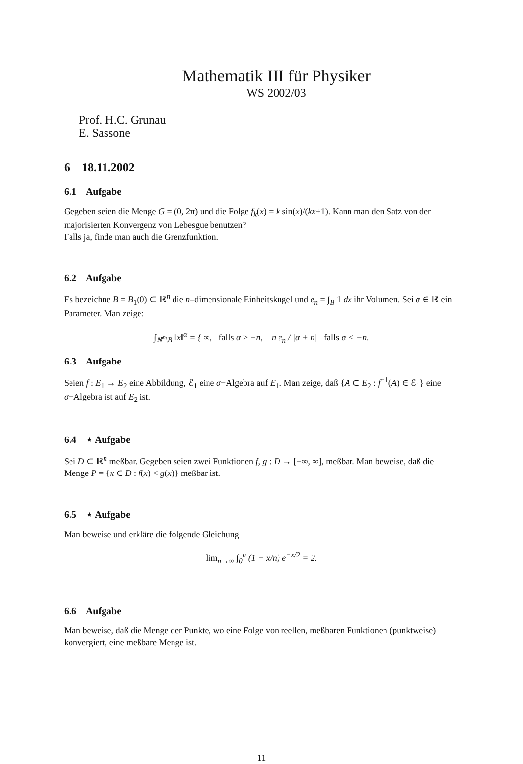Mathematik III für Physiker
WS 2002/03
Prof. H.C. Grunau
E. Sassone
6 18.11.2002
6.1 Aufgabe
Gegeben seien die Menge G = (0, 2π) und die Folge f<sub>k</sub>(x) = k sin(x)/(kx+1). Kann man den Satz von der majorisierten Konvergenz von Lebesgue benutzen?
Falls ja, finde man auch die Grenzfunktion.
6.2 Aufgabe
Es bezeichne B = B<sub>1</sub>(0) ⊂ ℝ<sup>n</sup> die n–dimensionale Einheitskugel und e<sub>n</sub> = ∫<sub>B</sub> 1 dx ihr Volumen. Sei α ∈ ℝ ein Parameter. Man zeige:
∫<sub>ℝ<sup>n</sup>\B</sub> ‖x‖<sup>α</sup> = { ∞, falls α ≥ −n, n e<sub>n</sub> / |α + n| falls α < −n.
6.3 Aufgabe
Seien f : E<sub>1</sub> → E<sub>2</sub> eine Abbildung, ℰ<sub>1</sub> eine σ−Algebra auf E<sub>1</sub>. Man zeige, daß {A ⊂ E<sub>2</sub> : f<sup>−1</sup>(A) ∈ ℰ<sub>1</sub>} eine σ−Algebra ist auf E<sub>2</sub> ist.
6.4 ⋆ Aufgabe
Sei D ⊂ ℝ<sup>n</sup> meßbar. Gegeben seien zwei Funktionen f, g : D → [−∞, ∞], meßbar. Man beweise, daß die Menge P = {x ∈ D : f(x) < g(x)} meßbar ist.
6.5 ⋆ Aufgabe
Man beweise und erkläre die folgende Gleichung
lim<sub>n→∞</sub> ∫<sub>0</sub><sup>n</sup> (1 − x/n) e<sup>−x/2</sup> = 2.
6.6 Aufgabe
Man beweise, daß die Menge der Punkte, wo eine Folge von reellen, meßbaren Funktionen (punktweise) konvergiert, eine meßbare Menge ist.
11